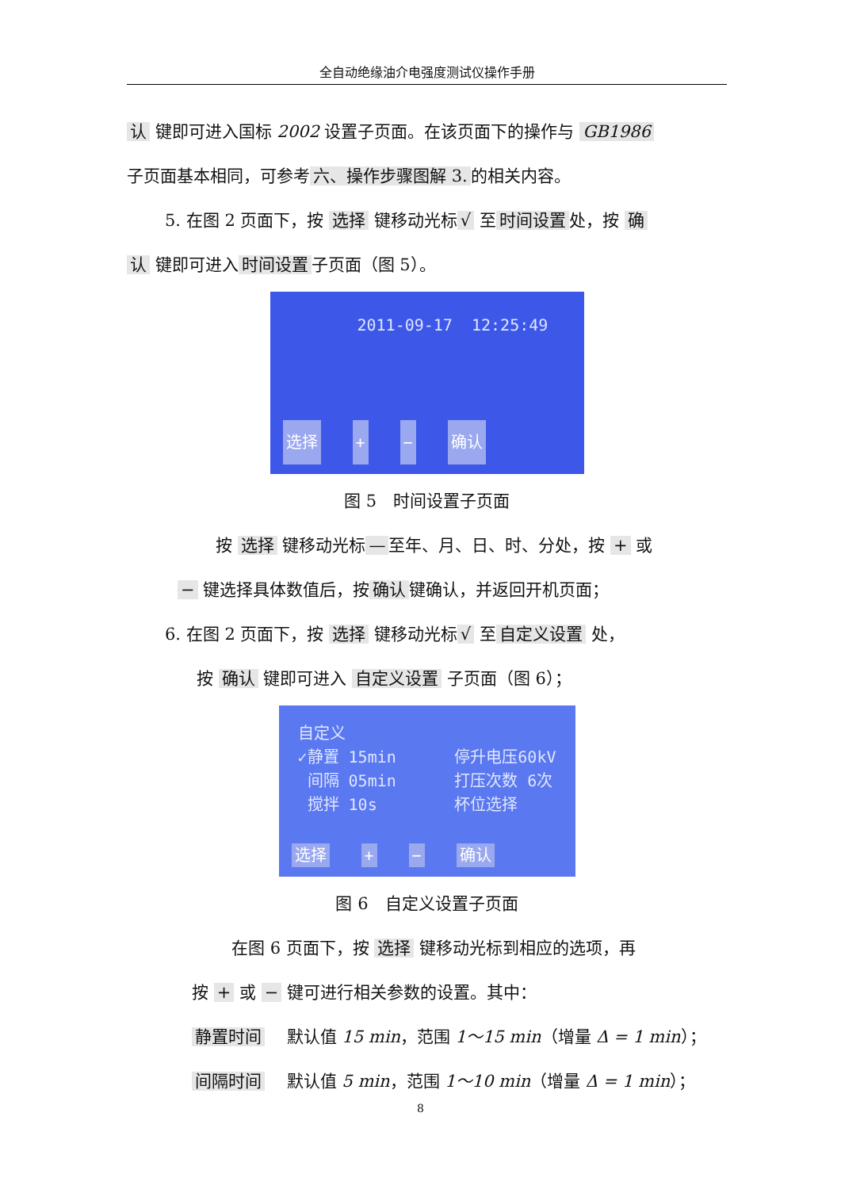全自动绝缘油介电强度测试仪操作手册
认 键即可进入国标 2002 设置子页面。在该页面下的操作与 GB1986
子页面基本相同，可参考 六、操作步骤图解 3. 的相关内容。
5. 在图 2 页面下，按 选择 键移动光标 √ 至 时间设置 处，按 确
认 键即可进入 时间设置 子页面（图 5）。
2011-09-17 12:25:49
选择 + − 确认
图 5　时间设置子页面
按 选择 键移动光标 — 至年、月、日、时、分处，按 + 或
− 键选择具体数值后，按 确认 键确认，并返回开机页面；
6. 在图 2 页面下，按 选择 键移动光标 √ 至 自定义设置 处，
按 确认 键即可进入 自定义设置 子页面（图 6）；
自定义
✓静置 15min
间隔 05min
搅拌 10s
停升电压60kV
打压次数 6次
杯位选择
选择 + − 确认
图 6　自定义设置子页面
在图 6 页面下，按 选择 键移动光标到相应的选项，再
按 + 或 − 键可进行相关参数的设置。其中：
静置时间　 默认值 15 min，范围 1～15 min（增量 Δ = 1 min）；
间隔时间　 默认值 5 min，范围 1～10 min（增量 Δ = 1 min）；
8